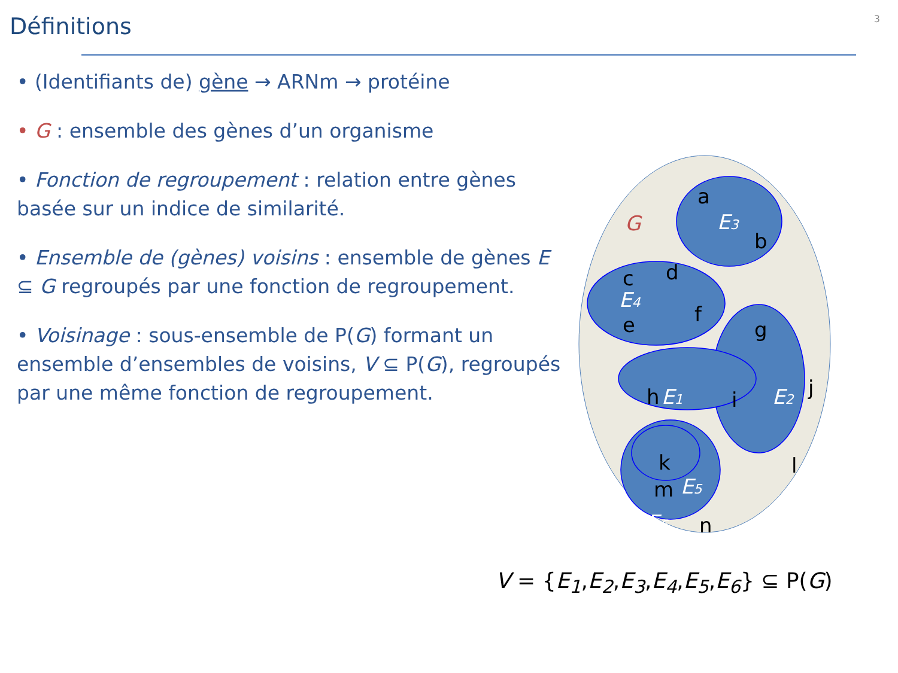3
Définitions
• (Identifiants de) gène → ARNm → protéine
• G : ensemble des gènes d’un organisme
• Fonction de regroupement : relation entre gènes basée sur un indice de similarité.
• Ensemble de (gènes) voisins : ensemble de gènes E ⊆ G regroupés par une fonction de regroupement.
• Voisinage : sous-ensemble de P(G) formant un ensemble d’ensembles de voisins, V ⊆ P(G), regroupés par une même fonction de regroupement.
G
a
b
c
d
e
f
g
h
i
j
k
l
m
n
E3
E4
E1
E2
E5
E6
V = {E<sub>1</sub>,E<sub>2</sub>,E<sub>3</sub>,E<sub>4</sub>,E<sub>5</sub>,E<sub>6</sub>} ⊆ P(G)